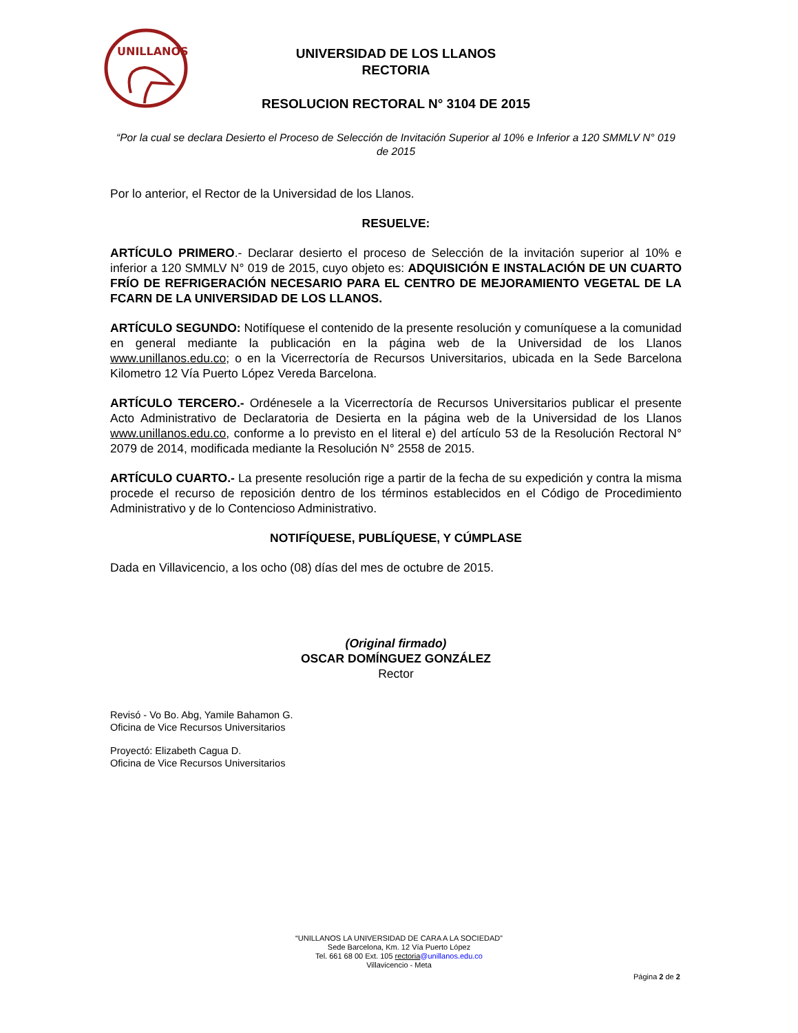UNILLANOS
UNIVERSIDAD DE LOS LLANOS
RECTORIA
RESOLUCION RECTORAL N° 3104 DE 2015
“Por la cual se declara Desierto el Proceso de Selección de Invitación Superior al 10% e Inferior a 120 SMMLV N° 019 de 2015
Por lo anterior, el Rector de la Universidad de los Llanos.
RESUELVE:
ARTÍCULO PRIMERO.- Declarar desierto el proceso de Selección de la invitación superior al 10% e inferior a 120 SMMLV N° 019 de 2015, cuyo objeto es: ADQUISICIÓN E INSTALACIÓN DE UN CUARTO FRÍO DE REFRIGERACIÓN NECESARIO PARA EL CENTRO DE MEJORAMIENTO VEGETAL DE LA FCARN DE LA UNIVERSIDAD DE LOS LLANOS.
ARTÍCULO SEGUNDO: Notifíquese el contenido de la presente resolución y comuníquese a la comunidad en general mediante la publicación en la página web de la Universidad de los Llanos www.unillanos.edu.co; o en la Vicerrectoría de Recursos Universitarios, ubicada en la Sede Barcelona Kilometro 12 Vía Puerto López Vereda Barcelona.
ARTÍCULO TERCERO.- Ordénesele a la Vicerrectoría de Recursos Universitarios publicar el presente Acto Administrativo de Declaratoria de Desierta en la página web de la Universidad de los Llanos www.unillanos.edu.co, conforme a lo previsto en el literal e) del artículo 53 de la Resolución Rectoral N° 2079 de 2014, modificada mediante la Resolución N° 2558 de 2015.
ARTÍCULO CUARTO.- La presente resolución rige a partir de la fecha de su expedición y contra la misma procede el recurso de reposición dentro de los términos establecidos en el Código de Procedimiento Administrativo y de lo Contencioso Administrativo.
NOTIFÍQUESE, PUBLÍQUESE, Y CÚMPLASE
Dada en Villavicencio, a los ocho (08) días del mes de octubre de 2015.
(Original firmado)
OSCAR DOMÍNGUEZ GONZÁLEZ
Rector
Revisó - Vo Bo. Abg, Yamile Bahamon G.
Oficina de Vice Recursos Universitarios
Proyectó: Elizabeth Cagua D.
Oficina de Vice Recursos Universitarios
“UNILLANOS LA UNIVERSIDAD DE CARA A LA SOCIEDAD”
Sede Barcelona, Km. 12 Vía Puerto López
Tel. 661 68 00 Ext. 105 rectoria@unillanos.edu.co
Villavicencio - Meta
Página 2 de 2